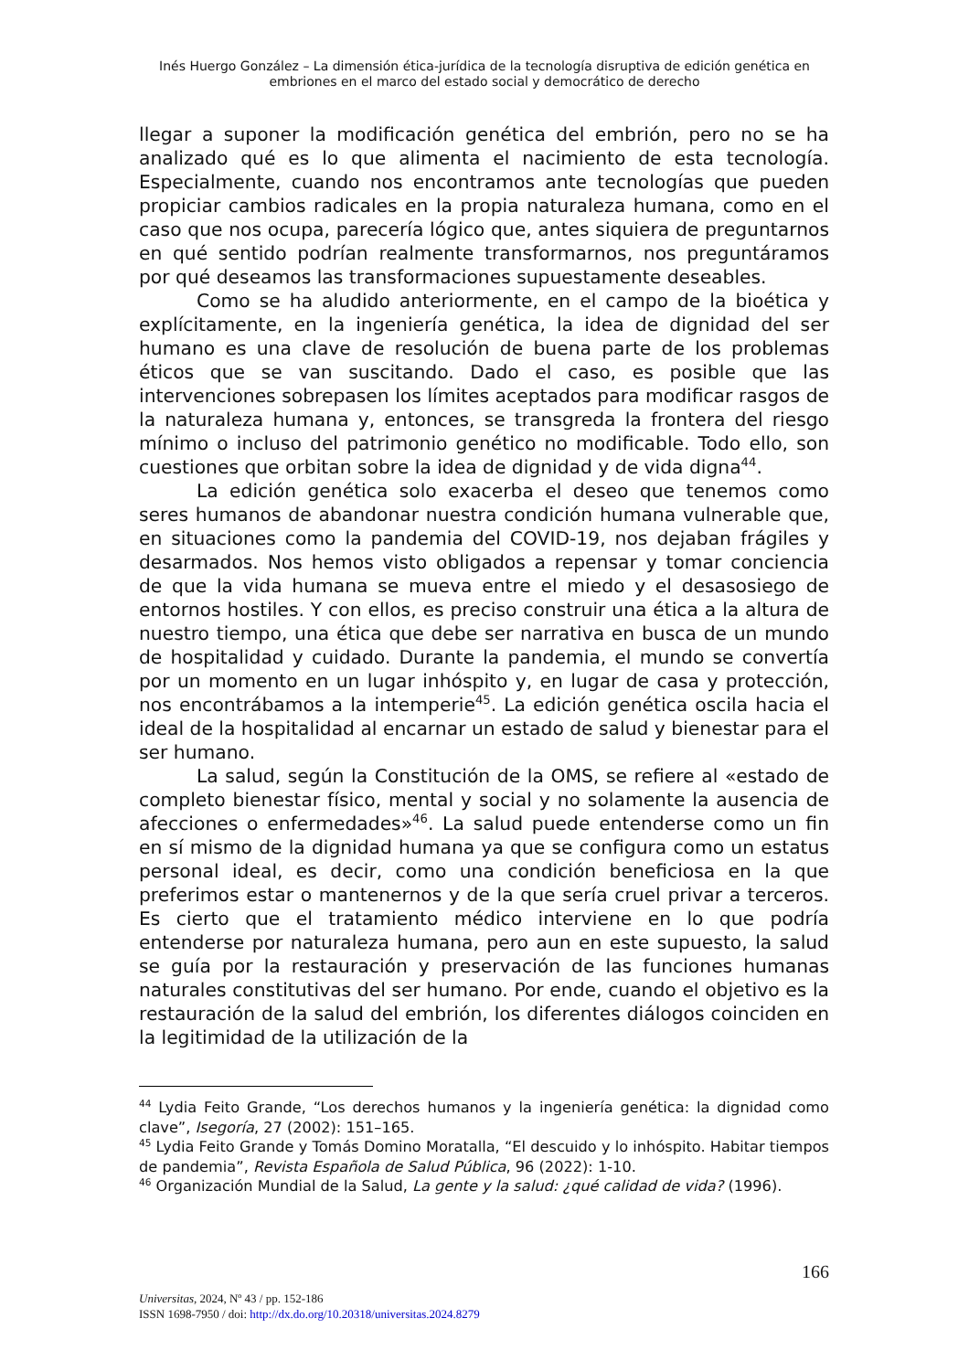Inés Huergo González – La dimensión ética-jurídica de la tecnología disruptiva de edición genética en embriones en el marco del estado social y democrático de derecho
llegar a suponer la modificación genética del embrión, pero no se ha analizado qué es lo que alimenta el nacimiento de esta tecnología. Especialmente, cuando nos encontramos ante tecnologías que pueden propiciar cambios radicales en la propia naturaleza humana, como en el caso que nos ocupa, parecería lógico que, antes siquiera de preguntarnos en qué sentido podrían realmente transformarnos, nos preguntáramos por qué deseamos las transformaciones supuestamente deseables.
Como se ha aludido anteriormente, en el campo de la bioética y explícitamente, en la ingeniería genética, la idea de dignidad del ser humano es una clave de resolución de buena parte de los problemas éticos que se van suscitando. Dado el caso, es posible que las intervenciones sobrepasen los límites aceptados para modificar rasgos de la naturaleza humana y, entonces, se transgreda la frontera del riesgo mínimo o incluso del patrimonio genético no modificable. Todo ello, son cuestiones que orbitan sobre la idea de dignidad y de vida digna<sup>44</sup>.
La edición genética solo exacerba el deseo que tenemos como seres humanos de abandonar nuestra condición humana vulnerable que, en situaciones como la pandemia del COVID-19, nos dejaban frágiles y desarmados. Nos hemos visto obligados a repensar y tomar conciencia de que la vida humana se mueva entre el miedo y el desasosiego de entornos hostiles. Y con ellos, es preciso construir una ética a la altura de nuestro tiempo, una ética que debe ser narrativa en busca de un mundo de hospitalidad y cuidado. Durante la pandemia, el mundo se convertía por un momento en un lugar inhóspito y, en lugar de casa y protección, nos encontrábamos a la intemperie<sup>45</sup>. La edición genética oscila hacia el ideal de la hospitalidad al encarnar un estado de salud y bienestar para el ser humano.
La salud, según la Constitución de la OMS, se refiere al «estado de completo bienestar físico, mental y social y no solamente la ausencia de afecciones o enfermedades»<sup>46</sup>. La salud puede entenderse como un fin en sí mismo de la dignidad humana ya que se configura como un estatus personal ideal, es decir, como una condición beneficiosa en la que preferimos estar o mantenernos y de la que sería cruel privar a terceros. Es cierto que el tratamiento médico interviene en lo que podría entenderse por naturaleza humana, pero aun en este supuesto, la salud se guía por la restauración y preservación de las funciones humanas naturales constitutivas del ser humano. Por ende, cuando el objetivo es la restauración de la salud del embrión, los diferentes diálogos coinciden en la legitimidad de la utilización de la
<sup>44</sup> Lydia Feito Grande, “Los derechos humanos y la ingeniería genética: la dignidad como clave”, Isegoría, 27 (2002): 151–165.
<sup>45</sup> Lydia Feito Grande y Tomás Domino Moratalla, “El descuido y lo inhóspito. Habitar tiempos de pandemia”, Revista Española de Salud Pública, 96 (2022): 1-10.
<sup>46</sup> Organización Mundial de la Salud, La gente y la salud: ¿qué calidad de vida? (1996).
166
Universitas, 2024, Nº 43 / pp. 152-186
ISSN 1698-7950 / doi: http://dx.do.org/10.20318/universitas.2024.8279